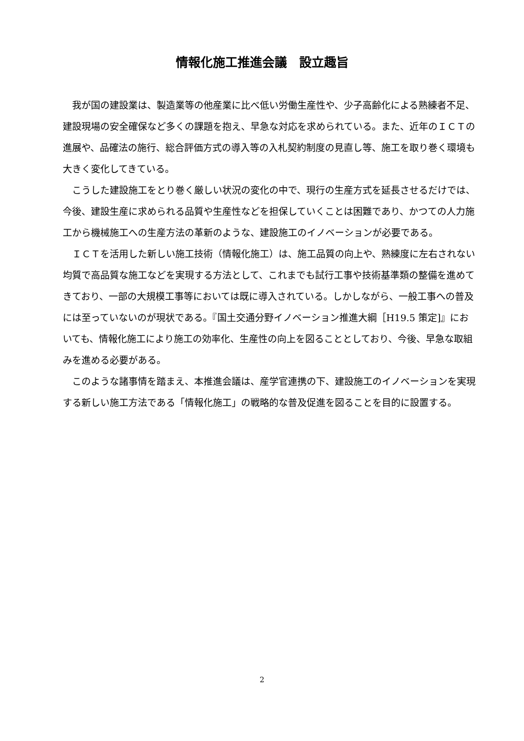情報化施工推進会議　設立趣旨
我が国の建設業は、製造業等の他産業に比べ低い労働生産性や、少子高齢化による熟練者不足、建設現場の安全確保など多くの課題を抱え、早急な対応を求められている。また、近年のＩＣＴの進展や、品確法の施行、総合評価方式の導入等の入札契約制度の見直し等、施工を取り巻く環境も大きく変化してきている。
こうした建設施工をとり巻く厳しい状況の変化の中で、現行の生産方式を延長させるだけでは、今後、建設生産に求められる品質や生産性などを担保していくことは困難であり、かつての人力施工から機械施工への生産方法の革新のような、建設施工のイノベーションが必要である。
ＩＣＴを活用した新しい施工技術（情報化施工）は、施工品質の向上や、熟練度に左右されない均質で高品質な施工などを実現する方法として、これまでも試行工事や技術基準類の整備を進めてきており、一部の大規模工事等においては既に導入されている。しかしながら、一般工事への普及には至っていないのが現状である。『国土交通分野イノベーション推進大綱［H19.5 策定]』においても、情報化施工により施工の効率化、生産性の向上を図ることとしており、今後、早急な取組みを進める必要がある。
このような諸事情を踏まえ、本推進会議は、産学官連携の下、建設施工のイノベーションを実現する新しい施工方法である「情報化施工」の戦略的な普及促進を図ることを目的に設置する。
2